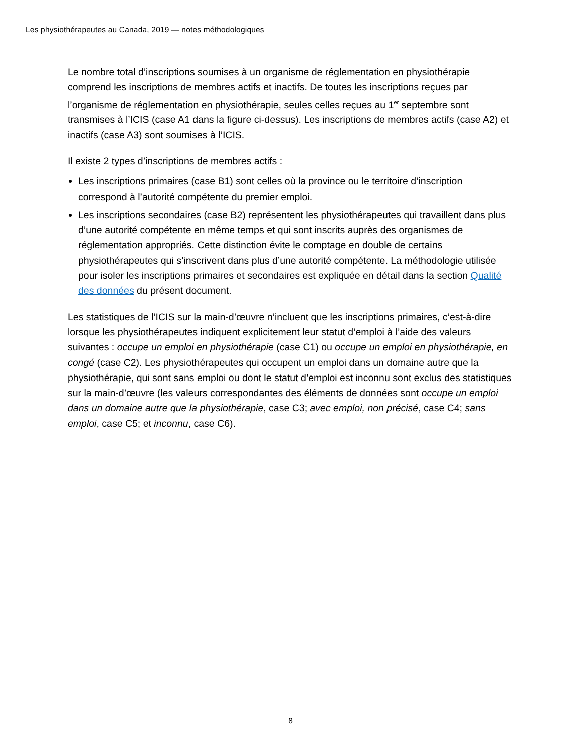Les physiothérapeutes au Canada, 2019 — notes méthodologiques
Le nombre total d’inscriptions soumises à un organisme de réglementation en physiothérapie comprend les inscriptions de membres actifs et inactifs. De toutes les inscriptions reçues par l’organisme de réglementation en physiothérapie, seules celles reçues au 1<sup>er</sup> septembre sont transmises à l’ICIS (case A1 dans la figure ci-dessus). Les inscriptions de membres actifs (case A2) et inactifs (case A3) sont soumises à l’ICIS.
Il existe 2 types d’inscriptions de membres actifs :
Les inscriptions primaires (case B1) sont celles où la province ou le territoire d’inscription correspond à l’autorité compétente du premier emploi.
Les inscriptions secondaires (case B2) représentent les physiothérapeutes qui travaillent dans plus d’une autorité compétente en même temps et qui sont inscrits auprès des organismes de réglementation appropriés. Cette distinction évite le comptage en double de certains physiothérapeutes qui s’inscrivent dans plus d’une autorité compétente. La méthodologie utilisée pour isoler les inscriptions primaires et secondaires est expliquée en détail dans la section Qualité des données du présent document.
Les statistiques de l’ICIS sur la main-d’œuvre n’incluent que les inscriptions primaires, c’est-à-dire lorsque les physiothérapeutes indiquent explicitement leur statut d’emploi à l’aide des valeurs suivantes : occupe un emploi en physiothérapie (case C1) ou occupe un emploi en physiothérapie, en congé (case C2). Les physiothérapeutes qui occupent un emploi dans un domaine autre que la physiothérapie, qui sont sans emploi ou dont le statut d’emploi est inconnu sont exclus des statistiques sur la main-d’œuvre (les valeurs correspondantes des éléments de données sont occupe un emploi dans un domaine autre que la physiothérapie, case C3; avec emploi, non précisé, case C4; sans emploi, case C5; et inconnu, case C6).
8